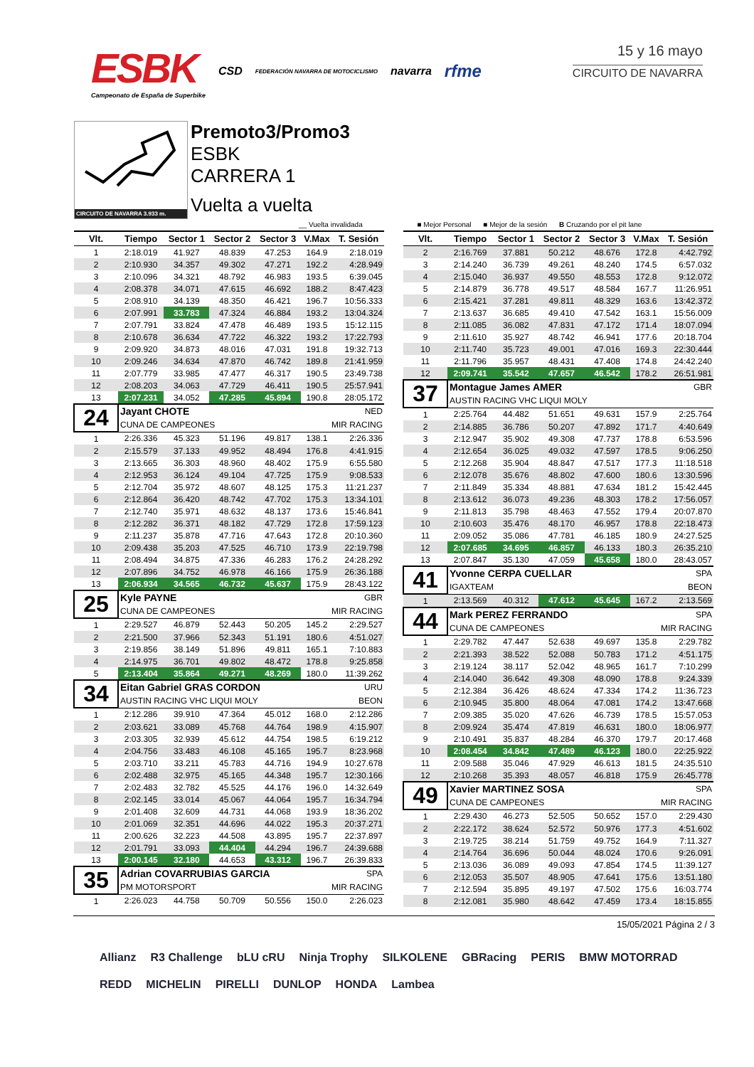ESBK
Campeonato de España de Superbike
CSD FEDERACIÓN NAVARRA DE MOTOCICLISMO navarra rfme
15 y 16 mayo
CIRCUITO DE NAVARRA
CIRCUITO DE NAVARRA 3.933 m.
Premoto3/Promo3
ESBK
CARRERA 1
Vuelta a vuelta
__ Vuelta invalidada ■ Mejor Personal ■ Mejor de la sesión B Cruzando por el pit lane
| Vlt. | Tiempo | Sector 1 | Sector 2 | Sector 3 | V.Max | T. Sesión |
| --- | --- | --- | --- | --- | --- | --- |
| 1 | 2:18.019 | 41.927 | 48.839 | 47.253 | 164.9 | 2:18.019 |
| 2 | 2:10.930 | 34.357 | 49.302 | 47.271 | 192.2 | 4:28.949 |
| 3 | 2:10.096 | 34.321 | 48.792 | 46.983 | 193.5 | 6:39.045 |
| 4 | 2:08.378 | 34.071 | 47.615 | 46.692 | 188.2 | 8:47.423 |
| 5 | 2:08.910 | 34.139 | 48.350 | 46.421 | 196.7 | 10:56.333 |
| 6 | 2:07.991 | 33.783 | 47.324 | 46.884 | 193.2 | 13:04.324 |
| 7 | 2:07.791 | 33.824 | 47.478 | 46.489 | 193.5 | 15:12.115 |
| 8 | 2:10.678 | 36.634 | 47.722 | 46.322 | 193.2 | 17:22.793 |
| 9 | 2:09.920 | 34.873 | 48.016 | 47.031 | 191.8 | 19:32.713 |
| 10 | 2:09.246 | 34.634 | 47.870 | 46.742 | 189.8 | 21:41.959 |
| 11 | 2:07.779 | 33.985 | 47.477 | 46.317 | 190.5 | 23:49.738 |
| 12 | 2:08.203 | 34.063 | 47.729 | 46.411 | 190.5 | 25:57.941 |
| 13 | 2:07.231 | 34.052 | 47.285 | 45.894 | 190.8 | 28:05.172 |
| 24 | Jayant CHOTE | | | | | NED |
| | CUNA DE CAMPEONES | | | | MIR RACING | |
| 1 | 2:26.336 | 45.323 | 51.196 | 49.817 | 138.1 | 2:26.336 |
| 2 | 2:15.579 | 37.133 | 49.952 | 48.494 | 176.8 | 4:41.915 |
| 3 | 2:13.665 | 36.303 | 48.960 | 48.402 | 175.9 | 6:55.580 |
| 4 | 2:12.953 | 36.124 | 49.104 | 47.725 | 175.9 | 9:08.533 |
| 5 | 2:12.704 | 35.972 | 48.607 | 48.125 | 175.3 | 11:21.237 |
| 6 | 2:12.864 | 36.420 | 48.742 | 47.702 | 175.3 | 13:34.101 |
| 7 | 2:12.740 | 35.971 | 48.632 | 48.137 | 173.6 | 15:46.841 |
| 8 | 2:12.282 | 36.371 | 48.182 | 47.729 | 172.8 | 17:59.123 |
| 9 | 2:11.237 | 35.878 | 47.716 | 47.643 | 172.8 | 20:10.360 |
| 10 | 2:09.438 | 35.203 | 47.525 | 46.710 | 173.9 | 22:19.798 |
| 11 | 2:08.494 | 34.875 | 47.336 | 46.283 | 176.2 | 24:28.292 |
| 12 | 2:07.896 | 34.752 | 46.978 | 46.166 | 175.9 | 26:36.188 |
| 13 | 2:06.934 | 34.565 | 46.732 | 45.637 | 175.9 | 28:43.122 |
| 25 | Kyle PAYNE | | | | | GBR |
| | CUNA DE CAMPEONES | | | | MIR RACING | |
| 1 | 2:29.527 | 46.879 | 52.443 | 50.205 | 145.2 | 2:29.527 |
| 2 | 2:21.500 | 37.966 | 52.343 | 51.191 | 180.6 | 4:51.027 |
| 3 | 2:19.856 | 38.149 | 51.896 | 49.811 | 165.1 | 7:10.883 |
| 4 | 2:14.975 | 36.701 | 49.802 | 48.472 | 178.8 | 9:25.858 |
| 5 | 2:13.404 | 35.864 | 49.271 | 48.269 | 180.0 | 11:39.262 |
| 34 | Eitan Gabriel GRAS CORDON | | | | | URU |
| | AUSTIN RACING VHC LIQUI MOLY | | | | BEON | |
| 1 | 2:12.286 | 39.910 | 47.364 | 45.012 | 168.0 | 2:12.286 |
| 2 | 2:03.621 | 33.089 | 45.768 | 44.764 | 198.9 | 4:15.907 |
| 3 | 2:03.305 | 32.939 | 45.612 | 44.754 | 198.5 | 6:19.212 |
| 4 | 2:04.756 | 33.483 | 46.108 | 45.165 | 195.7 | 8:23.968 |
| 5 | 2:03.710 | 33.211 | 45.783 | 44.716 | 194.9 | 10:27.678 |
| 6 | 2:02.488 | 32.975 | 45.165 | 44.348 | 195.7 | 12:30.166 |
| 7 | 2:02.483 | 32.782 | 45.525 | 44.176 | 196.0 | 14:32.649 |
| 8 | 2:02.145 | 33.014 | 45.067 | 44.064 | 195.7 | 16:34.794 |
| 9 | 2:01.408 | 32.609 | 44.731 | 44.068 | 193.9 | 18:36.202 |
| 10 | 2:01.069 | 32.351 | 44.696 | 44.022 | 195.3 | 20:37.271 |
| 11 | 2:00.626 | 32.223 | 44.508 | 43.895 | 195.7 | 22:37.897 |
| 12 | 2:01.791 | 33.093 | 44.404 | 44.294 | 196.7 | 24:39.688 |
| 13 | 2:00.145 | 32.180 | 44.653 | 43.312 | 196.7 | 26:39.833 |
| 35 | Adrian COVARRUBIAS GARCIA | | | | | SPA |
| | PM MOTORSPORT | | | | MIR RACING | |
| 1 | 2:26.023 | 44.758 | 50.709 | 50.556 | 150.0 | 2:26.023 |
| Vlt. | Tiempo | Sector 1 | Sector 2 | Sector 3 | V.Max | T. Sesión |
| --- | --- | --- | --- | --- | --- | --- |
| 2 | 2:16.769 | 37.881 | 50.212 | 48.676 | 172.8 | 4:42.792 |
| 3 | 2:14.240 | 36.739 | 49.261 | 48.240 | 174.5 | 6:57.032 |
| 4 | 2:15.040 | 36.937 | 49.550 | 48.553 | 172.8 | 9:12.072 |
| 5 | 2:14.879 | 36.778 | 49.517 | 48.584 | 167.7 | 11:26.951 |
| 6 | 2:15.421 | 37.281 | 49.811 | 48.329 | 163.6 | 13:42.372 |
| 7 | 2:13.637 | 36.685 | 49.410 | 47.542 | 163.1 | 15:56.009 |
| 8 | 2:11.085 | 36.082 | 47.831 | 47.172 | 171.4 | 18:07.094 |
| 9 | 2:11.610 | 35.927 | 48.742 | 46.941 | 177.6 | 20:18.704 |
| 10 | 2:11.740 | 35.723 | 49.001 | 47.016 | 169.3 | 22:30.444 |
| 11 | 2:11.796 | 35.957 | 48.431 | 47.408 | 174.8 | 24:42.240 |
| 12 | 2:09.741 | 35.542 | 47.657 | 46.542 | 178.2 | 26:51.981 |
| 37 | Montague James AMER | | | | | GBR |
| | AUSTIN RACING VHC LIQUI MOLY | | | | | |
| 1 | 2:25.764 | 44.482 | 51.651 | 49.631 | 157.9 | 2:25.764 |
| 2 | 2:14.885 | 36.786 | 50.207 | 47.892 | 171.7 | 4:40.649 |
| 3 | 2:12.947 | 35.902 | 49.308 | 47.737 | 178.8 | 6:53.596 |
| 4 | 2:12.654 | 36.025 | 49.032 | 47.597 | 178.5 | 9:06.250 |
| 5 | 2:12.268 | 35.904 | 48.847 | 47.517 | 177.3 | 11:18.518 |
| 6 | 2:12.078 | 35.676 | 48.802 | 47.600 | 180.6 | 13:30.596 |
| 7 | 2:11.849 | 35.334 | 48.881 | 47.634 | 181.2 | 15:42.445 |
| 8 | 2:13.612 | 36.073 | 49.236 | 48.303 | 178.2 | 17:56.057 |
| 9 | 2:11.813 | 35.798 | 48.463 | 47.552 | 179.4 | 20:07.870 |
| 10 | 2:10.603 | 35.476 | 48.170 | 46.957 | 178.8 | 22:18.473 |
| 11 | 2:09.052 | 35.086 | 47.781 | 46.185 | 180.9 | 24:27.525 |
| 12 | 2:07.685 | 34.695 | 46.857 | 46.133 | 180.3 | 26:35.210 |
| 13 | 2:07.847 | 35.130 | 47.059 | 45.658 | 180.0 | 28:43.057 |
| 41 | Yvonne CERPA CUELLAR | | | | | SPA |
| | IGAXTEAM | | | | BEON | |
| 1 | 2:13.569 | 40.312 | 47.612 | 45.645 | 167.2 | 2:13.569 |
| 44 | Mark PEREZ FERRANDO | | | | | SPA |
| | CUNA DE CAMPEONES | | | | MIR RACING | |
| 1 | 2:29.782 | 47.447 | 52.638 | 49.697 | 135.8 | 2:29.782 |
| 2 | 2:21.393 | 38.522 | 52.088 | 50.783 | 171.2 | 4:51.175 |
| 3 | 2:19.124 | 38.117 | 52.042 | 48.965 | 161.7 | 7:10.299 |
| 4 | 2:14.040 | 36.642 | 49.308 | 48.090 | 178.8 | 9:24.339 |
| 5 | 2:12.384 | 36.426 | 48.624 | 47.334 | 174.2 | 11:36.723 |
| 6 | 2:10.945 | 35.800 | 48.064 | 47.081 | 174.2 | 13:47.668 |
| 7 | 2:09.385 | 35.020 | 47.626 | 46.739 | 178.5 | 15:57.053 |
| 8 | 2:09.924 | 35.474 | 47.819 | 46.631 | 180.0 | 18:06.977 |
| 9 | 2:10.491 | 35.837 | 48.284 | 46.370 | 179.7 | 20:17.468 |
| 10 | 2:08.454 | 34.842 | 47.489 | 46.123 | 180.0 | 22:25.922 |
| 11 | 2:09.588 | 35.046 | 47.929 | 46.613 | 181.5 | 24:35.510 |
| 12 | 2:10.268 | 35.393 | 48.057 | 46.818 | 175.9 | 26:45.778 |
| 49 | Xavier MARTINEZ SOSA | | | | | SPA |
| | CUNA DE CAMPEONES | | | | MIR RACING | |
| 1 | 2:29.430 | 46.273 | 52.505 | 50.652 | 157.0 | 2:29.430 |
| 2 | 2:22.172 | 38.624 | 52.572 | 50.976 | 177.3 | 4:51.602 |
| 3 | 2:19.725 | 38.214 | 51.759 | 49.752 | 164.9 | 7:11.327 |
| 4 | 2:14.764 | 36.696 | 50.044 | 48.024 | 170.6 | 9:26.091 |
| 5 | 2:13.036 | 36.089 | 49.093 | 47.854 | 174.5 | 11:39.127 |
| 6 | 2:12.053 | 35.507 | 48.905 | 47.641 | 175.6 | 13:51.180 |
| 7 | 2:12.594 | 35.895 | 49.197 | 47.502 | 175.6 | 16:03.774 |
| 8 | 2:12.081 | 35.980 | 48.642 | 47.459 | 173.4 | 18:15.855 |
15/05/2021 Página 2 / 3
Allianz R3 Challenge bLU cRU Ninja Trophy SILKOLENE GBRacing PERIS BMW MOTORRAD REDD MICHELIN PIRELLI DUNLOP HONDA Lambea